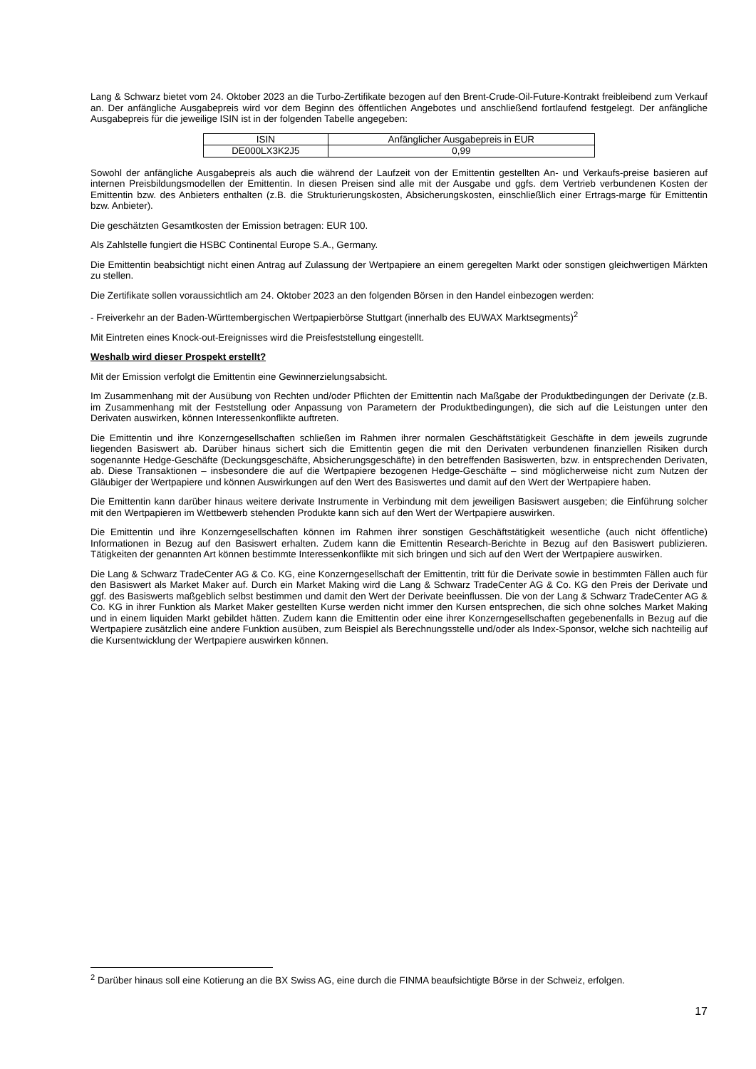Lang & Schwarz bietet vom 24. Oktober 2023 an die Turbo-Zertifikate bezogen auf den Brent-Crude-Oil-Future-Kontrakt freibleibend zum Verkauf an. Der anfängliche Ausgabepreis wird vor dem Beginn des öffentlichen Angebotes und anschließend fortlaufend festgelegt. Der anfängliche Ausgabepreis für die jeweilige ISIN ist in der folgenden Tabelle angegeben:
| ISIN | Anfänglicher Ausgabepreis in EUR |
| --- | --- |
| DE000LX3K2J5 | 0,99 |
Sowohl der anfängliche Ausgabepreis als auch die während der Laufzeit von der Emittentin gestellten An- und Verkaufs-preise basieren auf internen Preisbildungsmodellen der Emittentin. In diesen Preisen sind alle mit der Ausgabe und ggfs. dem Vertrieb verbundenen Kosten der Emittentin bzw. des Anbieters enthalten (z.B. die Strukturierungskosten, Absicherungskosten, einschließlich einer Ertrags-marge für Emittentin bzw. Anbieter).
Die geschätzten Gesamtkosten der Emission betragen: EUR 100.
Als Zahlstelle fungiert die HSBC Continental Europe S.A., Germany.
Die Emittentin beabsichtigt nicht einen Antrag auf Zulassung der Wertpapiere an einem geregelten Markt oder sonstigen gleichwertigen Märkten zu stellen.
Die Zertifikate sollen voraussichtlich am 24. Oktober 2023 an den folgenden Börsen in den Handel einbezogen werden:
- Freiverkehr an der Baden-Württembergischen Wertpapierbörse Stuttgart (innerhalb des EUWAX Marktsegments)<sup>2</sup>
Mit Eintreten eines Knock-out-Ereignisses wird die Preisfeststellung eingestellt.
Weshalb wird dieser Prospekt erstellt?
Mit der Emission verfolgt die Emittentin eine Gewinnerzielungsabsicht.
Im Zusammenhang mit der Ausübung von Rechten und/oder Pflichten der Emittentin nach Maßgabe der Produktbedingungen der Derivate (z.B. im Zusammenhang mit der Feststellung oder Anpassung von Parametern der Produktbedingungen), die sich auf die Leistungen unter den Derivaten auswirken, können Interessenkonflikte auftreten.
Die Emittentin und ihre Konzerngesellschaften schließen im Rahmen ihrer normalen Geschäftstätigkeit Geschäfte in dem jeweils zugrunde liegenden Basiswert ab. Darüber hinaus sichert sich die Emittentin gegen die mit den Derivaten verbundenen finanziellen Risiken durch sogenannte Hedge-Geschäfte (Deckungsgeschäfte, Absicherungsgeschäfte) in den betreffenden Basiswerten, bzw. in entsprechenden Derivaten, ab. Diese Transaktionen – insbesondere die auf die Wertpapiere bezogenen Hedge-Geschäfte – sind möglicherweise nicht zum Nutzen der Gläubiger der Wertpapiere und können Auswirkungen auf den Wert des Basiswertes und damit auf den Wert der Wertpapiere haben.
Die Emittentin kann darüber hinaus weitere derivate Instrumente in Verbindung mit dem jeweiligen Basiswert ausgeben; die Einführung solcher mit den Wertpapieren im Wettbewerb stehenden Produkte kann sich auf den Wert der Wertpapiere auswirken.
Die Emittentin und ihre Konzerngesellschaften können im Rahmen ihrer sonstigen Geschäftstätigkeit wesentliche (auch nicht öffentliche) Informationen in Bezug auf den Basiswert erhalten. Zudem kann die Emittentin Research-Berichte in Bezug auf den Basiswert publizieren. Tätigkeiten der genannten Art können bestimmte Interessenkonflikte mit sich bringen und sich auf den Wert der Wertpapiere auswirken.
Die Lang & Schwarz TradeCenter AG & Co. KG, eine Konzerngesellschaft der Emittentin, tritt für die Derivate sowie in bestimmten Fällen auch für den Basiswert als Market Maker auf. Durch ein Market Making wird die Lang & Schwarz TradeCenter AG & Co. KG den Preis der Derivate und ggf. des Basiswerts maßgeblich selbst bestimmen und damit den Wert der Derivate beeinflussen. Die von der Lang & Schwarz TradeCenter AG & Co. KG in ihrer Funktion als Market Maker gestellten Kurse werden nicht immer den Kursen entsprechen, die sich ohne solches Market Making und in einem liquiden Markt gebildet hätten. Zudem kann die Emittentin oder eine ihrer Konzerngesellschaften gegebenenfalls in Bezug auf die Wertpapiere zusätzlich eine andere Funktion ausüben, zum Beispiel als Berechnungsstelle und/oder als Index-Sponsor, welche sich nachteilig auf die Kursentwicklung der Wertpapiere auswirken können.
<sup>2</sup> Darüber hinaus soll eine Kotierung an die BX Swiss AG, eine durch die FINMA beaufsichtigte Börse in der Schweiz, erfolgen.
17